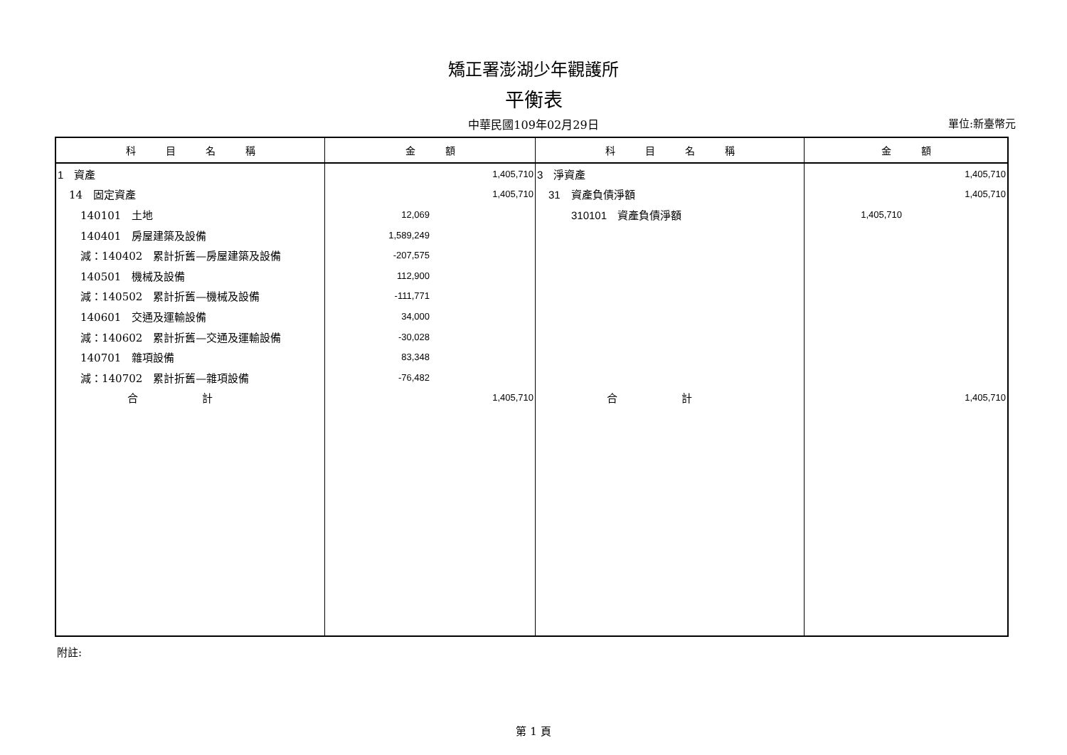矯正署澎湖少年觀護所
平衡表
中華民國109年02月29日 單位:新臺幣元
| 科 目 名 稱 | 金 額 | 科 目 名 稱 | 金 額 |
| --- | --- | --- | --- |
| 1 資產 | 1,405,710 | 3 淨資產 | 1,405,710 |
| 14 固定資產 | 1,405,710 | 31 資產負債淨額 | 1,405,710 |
| 140101 土地 | 12,069 | 310101 資產負債淨額 | 1,405,710 |
| 140401 房屋建築及設備 | 1,589,249 | | |
| 減：140402 累計折舊—房屋建築及設備 | -207,575 | | |
| 140501 機械及設備 | 112,900 | | |
| 減：140502 累計折舊—機械及設備 | -111,771 | | |
| 140601 交通及運輸設備 | 34,000 | | |
| 減：140602 累計折舊—交通及運輸設備 | -30,028 | | |
| 140701 雜項設備 | 83,348 | | |
| 減：140702 累計折舊—雜項設備 | -76,482 | | |
| 合 計 | 1,405,710 | 合 計 | 1,405,710 |
附註:
第 1 頁